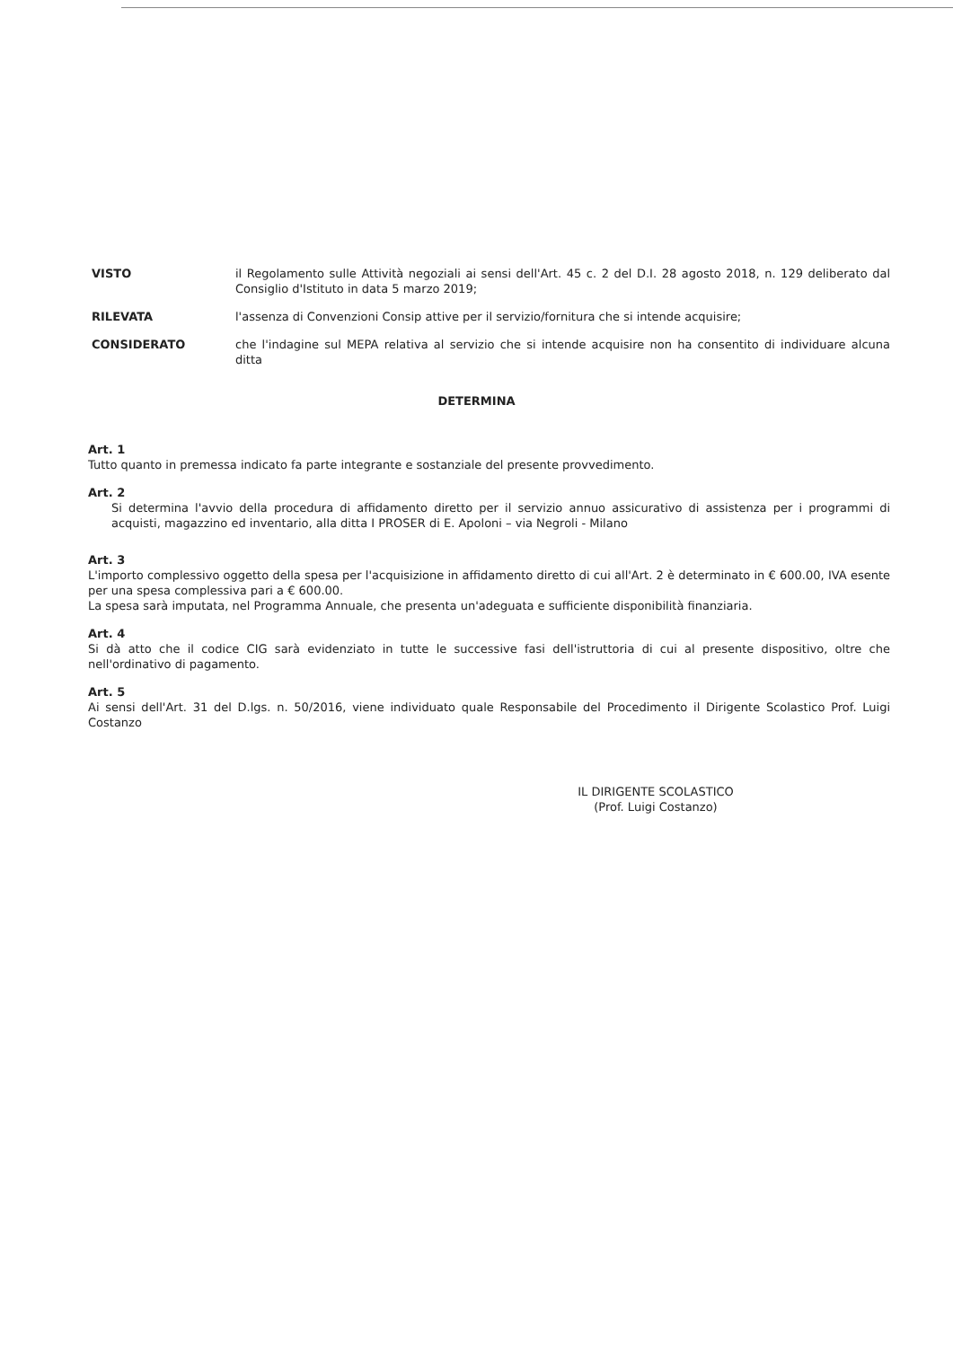VISTO il Regolamento sulle Attività negoziali ai sensi dell'Art. 45 c. 2 del D.I. 28 agosto 2018, n. 129 deliberato dal Consiglio d'Istituto in data 5 marzo 2019;
RILEVATA l'assenza di Convenzioni Consip attive per il servizio/fornitura che si intende acquisire;
CONSIDERATO che l'indagine sul MEPA relativa al servizio che si intende acquisire non ha consentito di individuare alcuna ditta
DETERMINA
Art. 1
Tutto quanto in premessa indicato fa parte integrante e sostanziale del presente provvedimento.
Art. 2
Si determina l'avvio della procedura di affidamento diretto per il servizio annuo assicurativo di assistenza per i programmi di acquisti, magazzino ed inventario, alla ditta I PROSER di E. Apoloni – via Negroli - Milano
Art. 3
L'importo complessivo oggetto della spesa per l'acquisizione in affidamento diretto di cui all'Art. 2 è determinato in € 600.00, IVA esente per una spesa complessiva pari a € 600.00.
La spesa sarà imputata, nel Programma Annuale, che presenta un'adeguata e sufficiente disponibilità finanziaria.
Art. 4
Si dà atto che il codice CIG sarà evidenziato in tutte le successive fasi dell'istruttoria di cui al presente dispositivo, oltre che nell'ordinativo di pagamento.
Art. 5
Ai sensi dell'Art. 31 del D.lgs. n. 50/2016, viene individuato quale Responsabile del Procedimento il Dirigente Scolastico Prof. Luigi Costanzo
IL DIRIGENTE SCOLASTICO
(Prof. Luigi Costanzo)